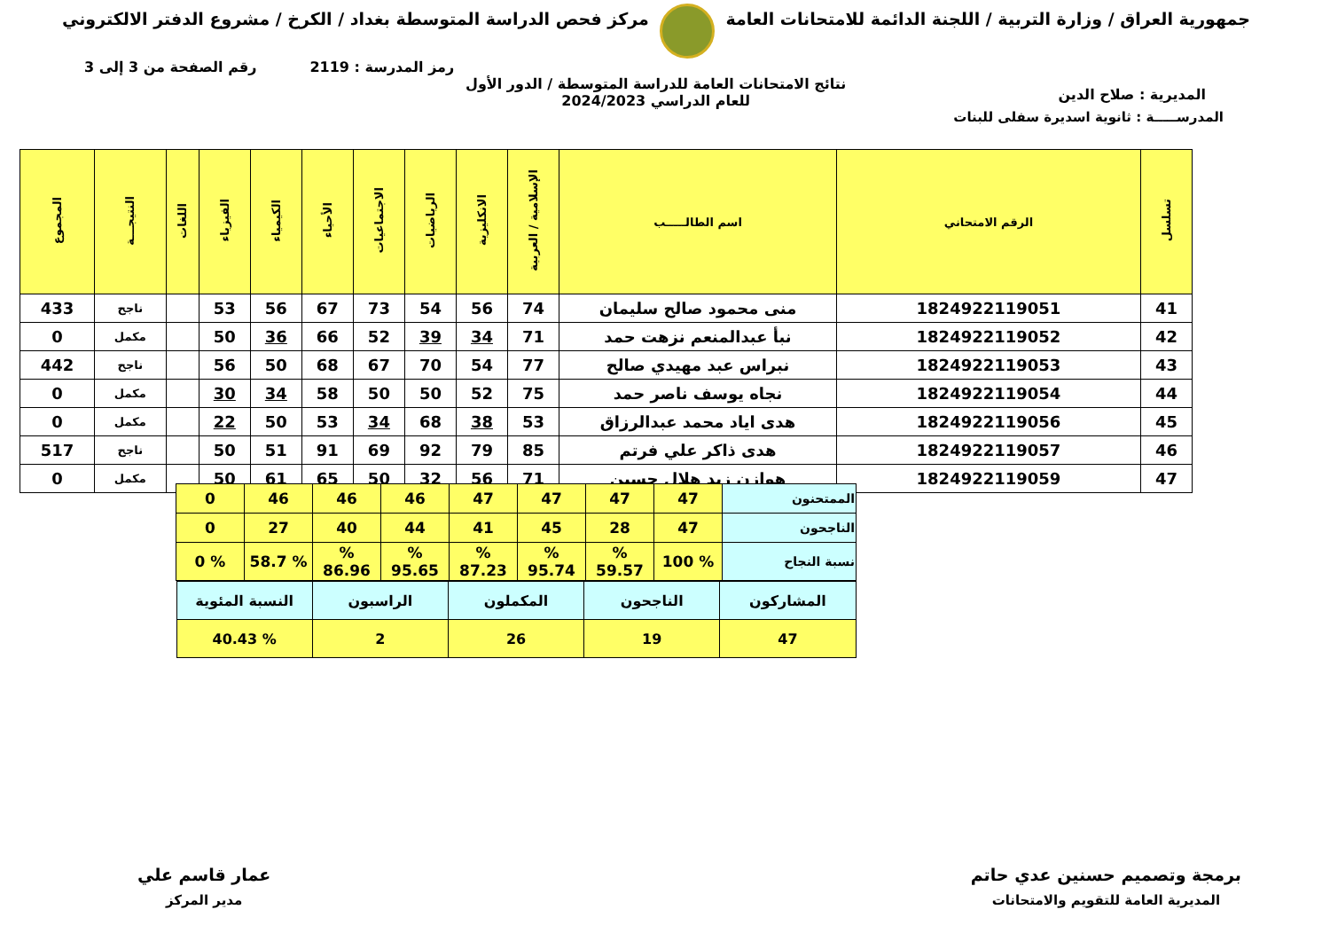جمهورية العراق / وزارة التربية / اللجنة الدائمة للامتحانات العامة
مركز فحص الدراسة المتوسطة بغداد / الكرخ / مشروع الدفتر الالكتروني
رمز المدرسة : 2119 رقم الصفحة من 3 إلى 3
المديرية : صلاح الدين نتائج الامتحانات العامة للدراسة المتوسطة / الدور الأول
للعام الدراسي 2024/2023
المدرســـــة : ثانوية اسديرة سفلى للبنات
| تسلسل | الرقم الامتحاني | اسم الطالـــــب | الإسلامية / العربية | الانكليزية | الرياضيات | الاجتماعيات | الأحياء | الكيمياء | الفيزياء | اللغات | النتيجـــة | المجموع |
| --- | --- | --- | --- | --- | --- | --- | --- | --- | --- | --- | --- | --- |
| 41 | 1824922119051 | منى محمود صالح سليمان | 74 | 56 | 54 | 73 | 67 | 56 | 53 | | ناجح | 433 |
| 42 | 1824922119052 | نبأ عبدالمنعم نزهت حمد | 71 | 34 | 39 | 52 | 66 | 36 | 50 | | مكمل | 0 |
| 43 | 1824922119053 | نبراس عبد مهيدي صالح | 77 | 54 | 70 | 67 | 68 | 50 | 56 | | ناجح | 442 |
| 44 | 1824922119054 | نجاه يوسف ناصر حمد | 75 | 52 | 50 | 50 | 58 | 34 | 30 | | مكمل | 0 |
| 45 | 1824922119056 | هدى اياد محمد عبدالرزاق | 53 | 38 | 68 | 34 | 53 | 50 | 22 | | مكمل | 0 |
| 46 | 1824922119057 | هدى ذاكر علي فرتم | 85 | 79 | 92 | 69 | 91 | 51 | 50 | | ناجح | 517 |
| 47 | 1824922119059 | هوازن زيد هلال حسين | 71 | 56 | 32 | 50 | 65 | 61 | 50 | | مكمل | 0 |
| الممتحنون | 47 | 47 | 47 | 47 | 46 | 46 | 46 | 0 |
| الناجحون | 47 | 28 | 45 | 41 | 44 | 40 | 27 | 0 |
| نسبة النجاح | % 100 | % 59.57 | % 95.74 | % 87.23 | % 95.65 | % 86.96 | % 58.7 | % 0 |
| / المشاركون / الناجحون / المكملون / الراسبون / النسبة المئوية / / 47 / 19 / 26 / 2 / % 40.43 / | | | | | | | | |
برمجة وتصميم حسنين عدي حاتم
المديرية العامة للتقويم والامتحانات
عمار قاسم علي
مدير المركز